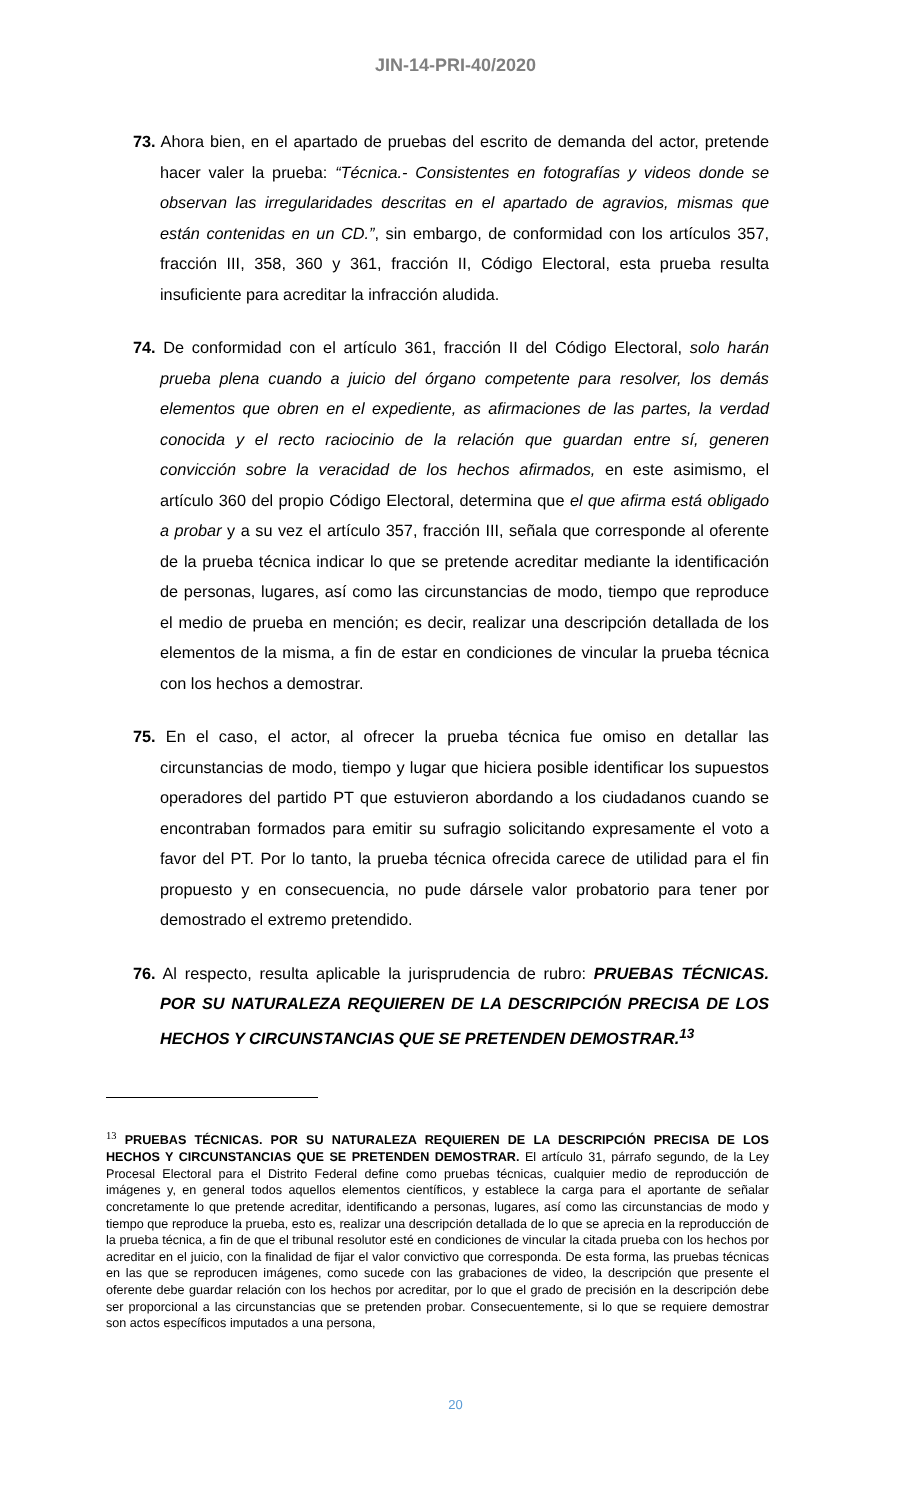JIN-14-PRI-40/2020
73. Ahora bien, en el apartado de pruebas del escrito de demanda del actor, pretende hacer valer la prueba: “Técnica.- Consistentes en fotografías y videos donde se observan las irregularidades descritas en el apartado de agravios, mismas que están contenidas en un CD.”, sin embargo, de conformidad con los artículos 357, fracción III, 358, 360 y 361, fracción II, Código Electoral, esta prueba resulta insuficiente para acreditar la infracción aludida.
74. De conformidad con el artículo 361, fracción II del Código Electoral, solo harán prueba plena cuando a juicio del órgano competente para resolver, los demás elementos que obren en el expediente, as afirmaciones de las partes, la verdad conocida y el recto raciocinio de la relación que guardan entre sí, generen convicción sobre la veracidad de los hechos afirmados, en este asimismo, el artículo 360 del propio Código Electoral, determina que el que afirma está obligado a probar y a su vez el artículo 357, fracción III, señala que corresponde al oferente de la prueba técnica indicar lo que se pretende acreditar mediante la identificación de personas, lugares, así como las circunstancias de modo, tiempo que reproduce el medio de prueba en mención; es decir, realizar una descripción detallada de los elementos de la misma, a fin de estar en condiciones de vincular la prueba técnica con los hechos a demostrar.
75. En el caso, el actor, al ofrecer la prueba técnica fue omiso en detallar las circunstancias de modo, tiempo y lugar que hiciera posible identificar los supuestos operadores del partido PT que estuvieron abordando a los ciudadanos cuando se encontraban formados para emitir su sufragio solicitando expresamente el voto a favor del PT. Por lo tanto, la prueba técnica ofrecida carece de utilidad para el fin propuesto y en consecuencia, no pude dársele valor probatorio para tener por demostrado el extremo pretendido.
76. Al respecto, resulta aplicable la jurisprudencia de rubro: PRUEBAS TÉCNICAS. POR SU NATURALEZA REQUIEREN DE LA DESCRIPCIÓN PRECISA DE LOS HECHOS Y CIRCUNSTANCIAS QUE SE PRETENDEN DEMOSTRAR.<sup>13</sup>
<sup>13</sup> PRUEBAS TÉCNICAS. POR SU NATURALEZA REQUIEREN DE LA DESCRIPCIÓN PRECISA DE LOS HECHOS Y CIRCUNSTANCIAS QUE SE PRETENDEN DEMOSTRAR. El artículo 31, párrafo segundo, de la Ley Procesal Electoral para el Distrito Federal define como pruebas técnicas, cualquier medio de reproducción de imágenes y, en general todos aquellos elementos científicos, y establece la carga para el aportante de señalar concretamente lo que pretende acreditar, identificando a personas, lugares, así como las circunstancias de modo y tiempo que reproduce la prueba, esto es, realizar una descripción detallada de lo que se aprecia en la reproducción de la prueba técnica, a fin de que el tribunal resolutor esté en condiciones de vincular la citada prueba con los hechos por acreditar en el juicio, con la finalidad de fijar el valor convictivo que corresponda. De esta forma, las pruebas técnicas en las que se reproducen imágenes, como sucede con las grabaciones de video, la descripción que presente el oferente debe guardar relación con los hechos por acreditar, por lo que el grado de precisión en la descripción debe ser proporcional a las circunstancias que se pretenden probar. Consecuentemente, si lo que se requiere demostrar son actos específicos imputados a una persona,
20